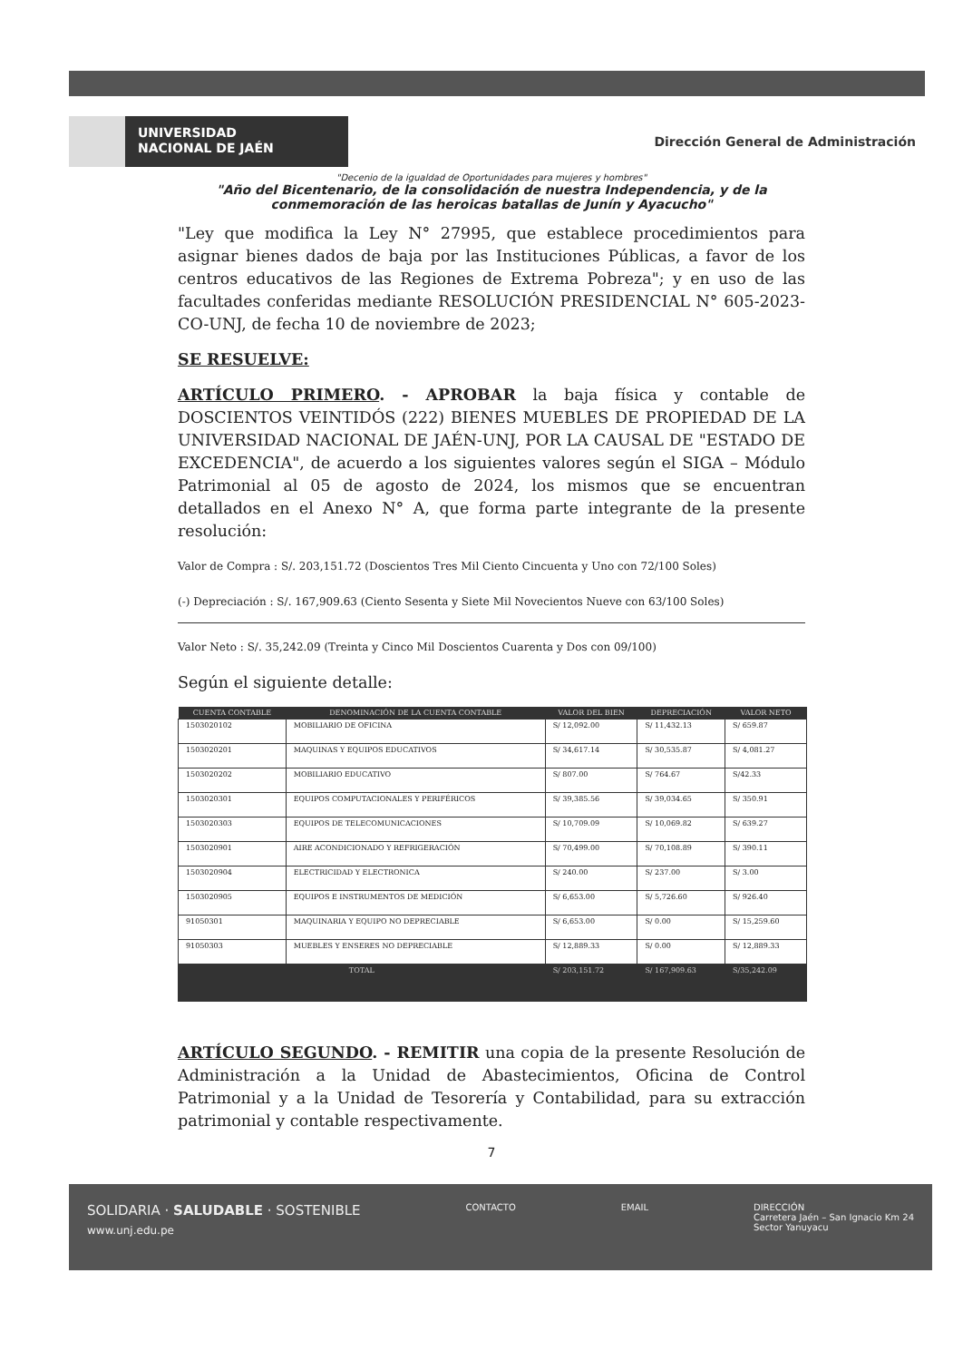UNIVERSIDAD
NACIONAL DE JAÉN
Dirección General de Administración
"Decenio de la igualdad de Oportunidades para mujeres y hombres"
"Año del Bicentenario, de la consolidación de nuestra Independencia, y de la conmemoración de las heroicas batallas de Junín y Ayacucho"
"Ley que modifica la Ley N° 27995, que establece procedimientos para asignar bienes dados de baja por las Instituciones Públicas, a favor de los centros educativos de las Regiones de Extrema Pobreza"; y en uso de las facultades conferidas mediante RESOLUCIÓN PRESIDENCIAL N° 605-2023-CO-UNJ, de fecha 10 de noviembre de 2023;
SE RESUELVE:
ARTÍCULO PRIMERO. - APROBAR la baja física y contable de DOSCIENTOS VEINTIDÓS (222) BIENES MUEBLES DE PROPIEDAD DE LA UNIVERSIDAD NACIONAL DE JAÉN-UNJ, POR LA CAUSAL DE "ESTADO DE EXCEDENCIA", de acuerdo a los siguientes valores según el SIGA – Módulo Patrimonial al 05 de agosto de 2024, los mismos que se encuentran detallados en el Anexo N° A, que forma parte integrante de la presente resolución:
Valor de Compra : S/. 203,151.72 (Doscientos Tres Mil Ciento Cincuenta y Uno con 72/100 Soles)
(-) Depreciación : S/. 167,909.63 (Ciento Sesenta y Siete Mil Novecientos Nueve con 63/100 Soles)
Valor Neto : S/. 35,242.09 (Treinta y Cinco Mil Doscientos Cuarenta y Dos con 09/100)
Según el siguiente detalle:
| CUENTA CONTABLE | DENOMINACIÓN DE LA CUENTA CONTABLE | VALOR DEL BIEN | DEPRECIACIÓN | VALOR NETO |
| --- | --- | --- | --- | --- |
| 1503020102 | MOBILIARIO DE OFICINA | S/ 12,092.00 | S/ 11,432.13 | S/ 659.87 |
| 1503020201 | MAQUINAS Y EQUIPOS EDUCATIVOS | S/ 34,617.14 | S/ 30,535.87 | S/ 4,081.27 |
| 1503020202 | MOBILIARIO EDUCATIVO | S/ 807.00 | S/ 764.67 | S/42.33 |
| 1503020301 | EQUIPOS COMPUTACIONALES Y PERIFÉRICOS | S/ 39,385.56 | S/ 39,034.65 | S/ 350.91 |
| 1503020303 | EQUIPOS DE TELECOMUNICACIONES | S/ 10,709.09 | S/ 10,069.82 | S/ 639.27 |
| 1503020901 | AIRE ACONDICIONADO Y REFRIGERACIÓN | S/ 70,499.00 | S/ 70,108.89 | S/ 390.11 |
| 1503020904 | ELECTRICIDAD Y ELECTRONICA | S/ 240.00 | S/ 237.00 | S/ 3.00 |
| 1503020905 | EQUIPOS E INSTRUMENTOS DE MEDICIÓN | S/ 6,653.00 | S/ 5,726.60 | S/ 926.40 |
| 91050301 | MAQUINARIA Y EQUIPO NO DEPRECIABLE | S/ 6,653.00 | S/ 0.00 | S/ 15,259.60 |
| 91050303 | MUEBLES Y ENSERES NO DEPRECIABLE | S/ 12,889.33 | S/ 0.00 | S/ 12,889.33 |
| TOTAL | | S/ 203,151.72 | S/ 167,909.63 | S/35,242.09 |
ARTÍCULO SEGUNDO. - REMITIR una copia de la presente Resolución de Administración a la Unidad de Abastecimientos, Oficina de Control Patrimonial y a la Unidad de Tesorería y Contabilidad, para su extracción patrimonial y contable respectivamente.
7
SOLIDARIA · SALUDABLE · SOSTENIBLE
www.unj.edu.pe
CONTACTO EMAIL DIRECCIÓN
Carretera Jaén – San Ignacio Km 24
Sector Yanuyacu